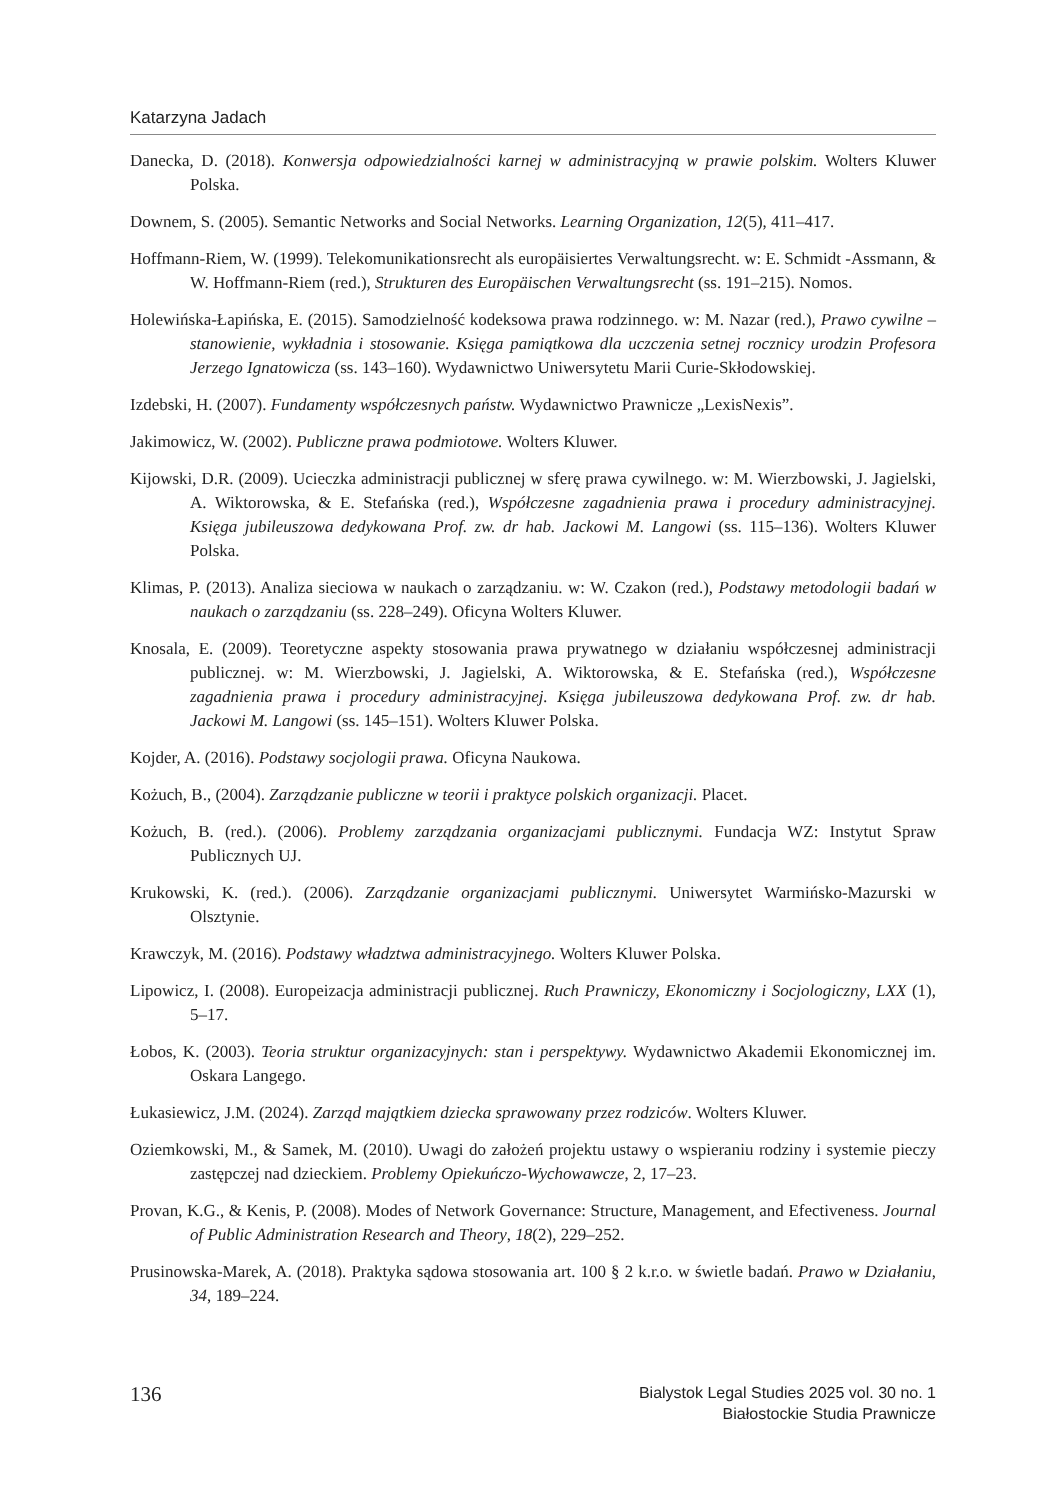Katarzyna Jadach
Danecka, D. (2018). Konwersja odpowiedzialności karnej w administracyjną w prawie polskim. Wolters Kluwer Polska.
Downem, S. (2005). Semantic Networks and Social Networks. Learning Organization, 12(5), 411–417.
Hoffmann-Riem, W. (1999). Telekomunikationsrecht als europäisiertes Verwaltungsrecht. w: E. Schmidt -Assmann, & W. Hoffmann-Riem (red.), Strukturen des Europäischen Verwaltungsrecht (ss. 191–215). Nomos.
Holewińska-Łapińska, E. (2015). Samodzielność kodeksowa prawa rodzinnego. w: M. Nazar (red.), Prawo cywilne – stanowienie, wykładnia i stosowanie. Księga pamiątkowa dla uczczenia setnej rocznicy urodzin Profesora Jerzego Ignatowicza (ss. 143–160). Wydawnictwo Uniwersytetu Marii Curie-Skłodowskiej.
Izdebski, H. (2007). Fundamenty współczesnych państw. Wydawnictwo Prawnicze „LexisNexis”.
Jakimowicz, W. (2002). Publiczne prawa podmiotowe. Wolters Kluwer.
Kijowski, D.R. (2009). Ucieczka administracji publicznej w sferę prawa cywilnego. w: M. Wierzbowski, J. Jagielski, A. Wiktorowska, & E. Stefańska (red.), Współczesne zagadnienia prawa i procedury administracyjnej. Księga jubileuszowa dedykowana Prof. zw. dr hab. Jackowi M. Langowi (ss. 115–136). Wolters Kluwer Polska.
Klimas, P. (2013). Analiza sieciowa w naukach o zarządzaniu. w: W. Czakon (red.), Podstawy metodologii badań w naukach o zarządzaniu (ss. 228–249). Oficyna Wolters Kluwer.
Knosala, E. (2009). Teoretyczne aspekty stosowania prawa prywatnego w działaniu współczesnej administracji publicznej. w: M. Wierzbowski, J. Jagielski, A. Wiktorowska, & E. Stefańska (red.), Współczesne zagadnienia prawa i procedury administracyjnej. Księga jubileuszowa dedykowana Prof. zw. dr hab. Jackowi M. Langowi (ss. 145–151). Wolters Kluwer Polska.
Kojder, A. (2016). Podstawy socjologii prawa. Oficyna Naukowa.
Kożuch, B., (2004). Zarządzanie publiczne w teorii i praktyce polskich organizacji. Placet.
Kożuch, B. (red.). (2006). Problemy zarządzania organizacjami publicznymi. Fundacja WZ: Instytut Spraw Publicznych UJ.
Krukowski, K. (red.). (2006). Zarządzanie organizacjami publicznymi. Uniwersytet Warmińsko-Mazurski w Olsztynie.
Krawczyk, M. (2016). Podstawy władztwa administracyjnego. Wolters Kluwer Polska.
Lipowicz, I. (2008). Europeizacja administracji publicznej. Ruch Prawniczy, Ekonomiczny i Socjologiczny, LXX (1), 5–17.
Łobos, K. (2003). Teoria struktur organizacyjnych: stan i perspektywy. Wydawnictwo Akademii Ekonomicznej im. Oskara Langego.
Łukasiewicz, J.M. (2024). Zarząd majątkiem dziecka sprawowany przez rodziców. Wolters Kluwer.
Oziemkowski, M., & Samek, M. (2010). Uwagi do założeń projektu ustawy o wspieraniu rodziny i systemie pieczy zastępczej nad dzieckiem. Problemy Opiekuńczo-Wychowawcze, 2, 17–23.
Provan, K.G., & Kenis, P. (2008). Modes of Network Governance: Structure, Management, and Efectiveness. Journal of Public Administration Research and Theory, 18(2), 229–252.
Prusinowska-Marek, A. (2018). Praktyka sądowa stosowania art. 100 § 2 k.r.o. w świetle badań. Prawo w Działaniu, 34, 189–224.
136
Bialystok Legal Studies 2025 vol. 30 no. 1
Białostockie Studia Prawnicze